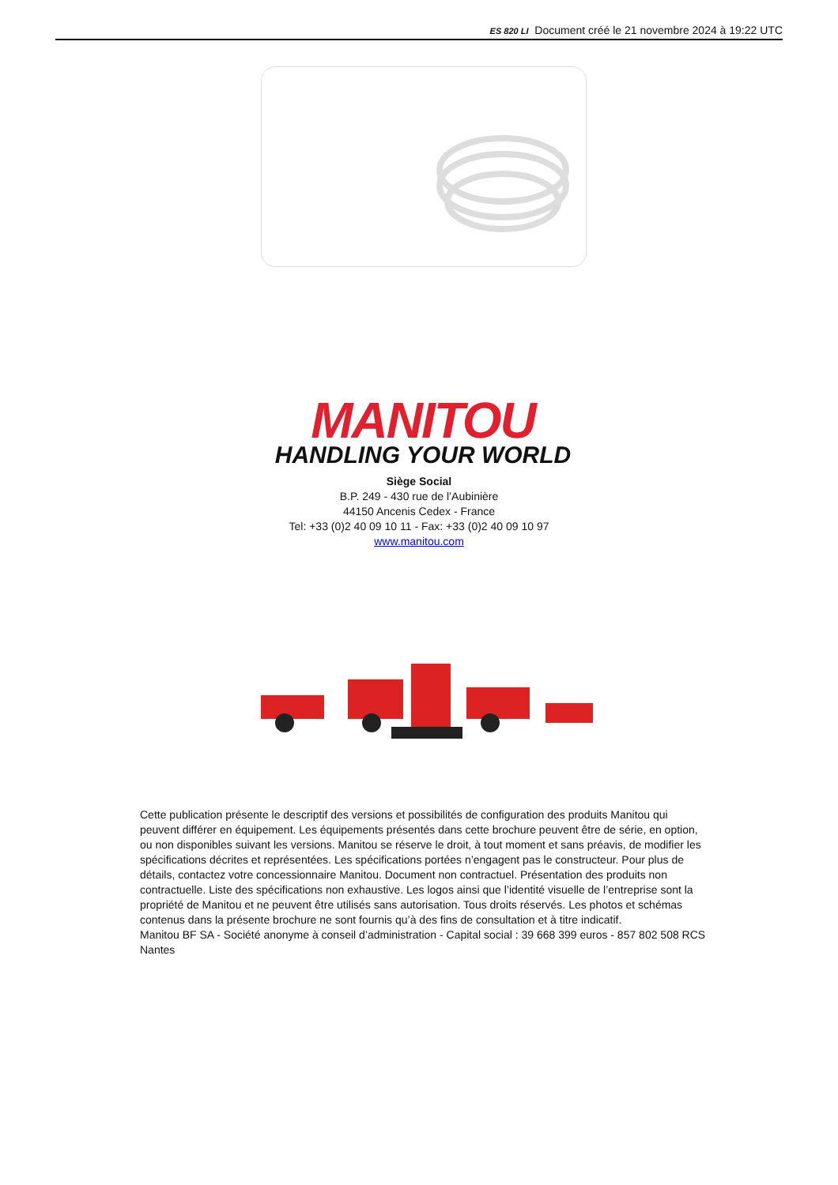ES 820 LI Document créé le 21 novembre 2024 à 19:22 UTC
MANITOU
HANDLING YOUR WORLD
Siège Social
B.P. 249 - 430 rue de l’Aubinière
44150 Ancenis Cedex - France
Tel: +33 (0)2 40 09 10 11 - Fax: +33 (0)2 40 09 10 97
www.manitou.com
Cette publication présente le descriptif des versions et possibilités de configuration des produits Manitou qui peuvent différer en équipement. Les équipements présentés dans cette brochure peuvent être de série, en option, ou non disponibles suivant les versions. Manitou se réserve le droit, à tout moment et sans préavis, de modifier les spécifications décrites et représentées. Les spécifications portées n’engagent pas le constructeur. Pour plus de détails, contactez votre concessionnaire Manitou. Document non contractuel. Présentation des produits non contractuelle. Liste des spécifications non exhaustive. Les logos ainsi que l’identité visuelle de l’entreprise sont la propriété de Manitou et ne peuvent être utilisés sans autorisation. Tous droits réservés. Les photos et schémas contenus dans la présente brochure ne sont fournis qu’à des fins de consultation et à titre indicatif.
Manitou BF SA - Société anonyme à conseil d’administration - Capital social : 39 668 399 euros - 857 802 508 RCS Nantes